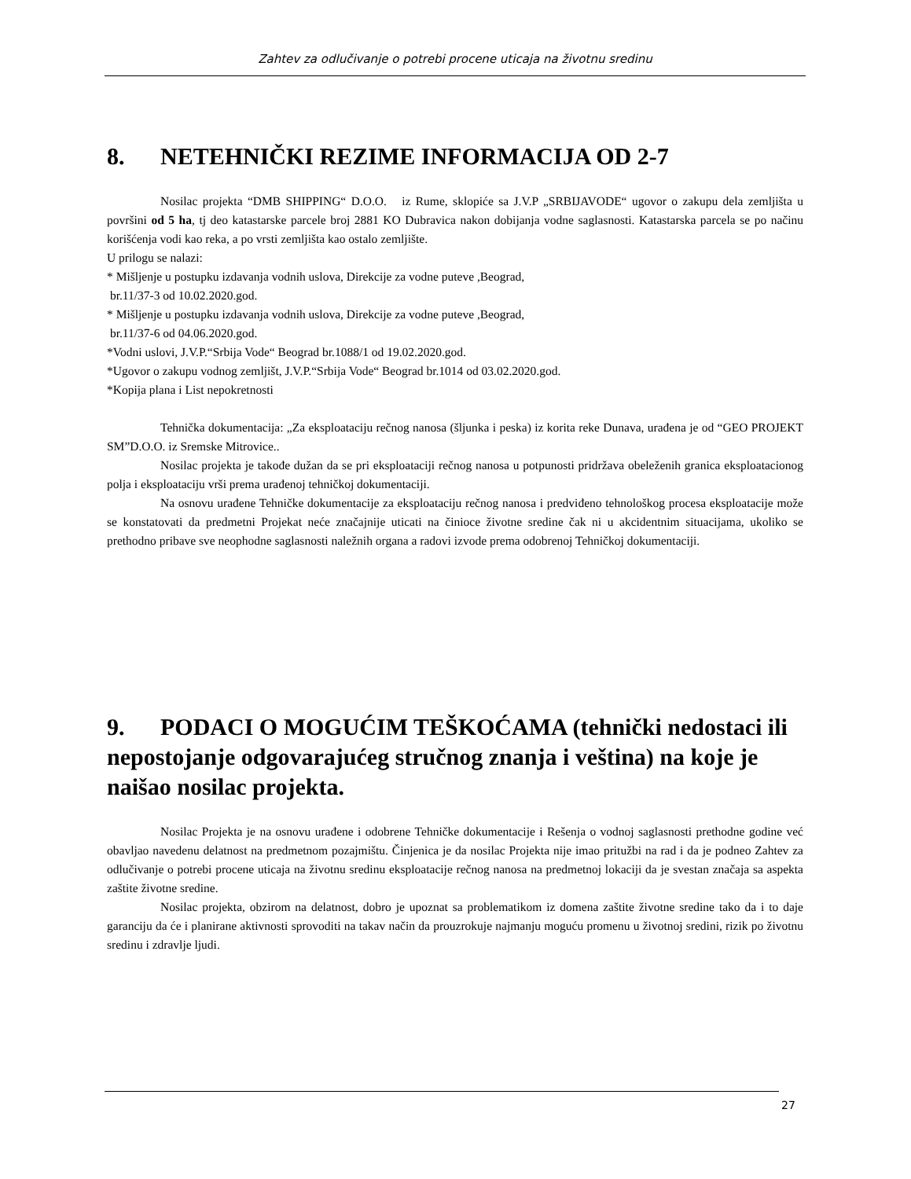Zahtev za odlučivanje o potrebi procene uticaja na životnu sredinu
8. NETEHNIČKI REZIME INFORMACIJA OD 2-7
Nosilac projekta “DMB SHIPPING“ D.O.O. iz Rume, sklopiće sa J.V.P „SRBIJAVODE“ ugovor o zakupu dela zemljišta u površini od 5 ha, tj deo katastarske parcele broj 2881 KO Dubravica nakon dobijanja vodne saglasnosti. Katastarska parcela se po načinu korišćenja vodi kao reka, a po vrsti zemljišta kao ostalo zemljište.
U prilogu se nalazi:
* Mišljenje u postupku izdavanja vodnih uslova, Direkcije za vodne puteve ,Beograd,
br.11/37-3 od 10.02.2020.god.
* Mišljenje u postupku izdavanja vodnih uslova, Direkcije za vodne puteve ,Beograd,
br.11/37-6 od 04.06.2020.god.
*Vodni uslovi, J.V.P.“Srbija Vode“ Beograd br.1088/1 od 19.02.2020.god.
*Ugovor o zakupu vodnog zemljišt, J.V.P.“Srbija Vode“ Beograd br.1014 od 03.02.2020.god.
*Kopija plana i List nepokretnosti
Tehnička dokumentacija: „Za eksploataciju rečnog nanosa (šljunka i peska) iz korita reke Dunava, urađena je od “GEO PROJEKT SM”D.O.O. iz Sremske Mitrovice..
Nosilac projekta je takođe dužan da se pri eksploataciji rečnog nanosa u potpunosti pridržava obeleženih granica eksploatacionog polja i eksploataciju vrši prema urađenoj tehničkoj dokumentaciji.
Na osnovu urađene Tehničke dokumentacije za eksploataciju rečnog nanosa i predviđeno tehnološkog procesa eksploatacije može se konstatovati da predmetni Projekat neće značajnije uticati na činioce životne sredine čak ni u akcidentnim situacijama, ukoliko se prethodno pribave sve neophodne saglasnosti naležnih organa a radovi izvode prema odobrenoj Tehničkoj dokumentaciji.
9. PODACI O MOGUĆIM TEŠKOĆAMA (tehnički nedostaci ili nepostojanje odgovarajućeg stručnog znanja i veština) na koje je naišao nosilac projekta.
Nosilac Projekta je na osnovu urađene i odobrene Tehničke dokumentacije i Rešenja o vodnoj saglasnosti prethodne godine već obavljao navedenu delatnost na predmetnom pozajmištu. Činjenica je da nosilac Projekta nije imao pritužbi na rad i da je podneo Zahtev za odlučivanje o potrebi procene uticaja na životnu sredinu eksploatacije rečnog nanosa na predmetnoj lokaciji da je svestan značaja sa aspekta zaštite životne sredine.
Nosilac projekta, obzirom na delatnost, dobro je upoznat sa problematikom iz domena zaštite životne sredine tako da i to daje garanciju da će i planirane aktivnosti sprovoditi na takav način da prouzrokuje najmanju moguću promenu u životnoj sredini, rizik po životnu sredinu i zdravlje ljudi.
27